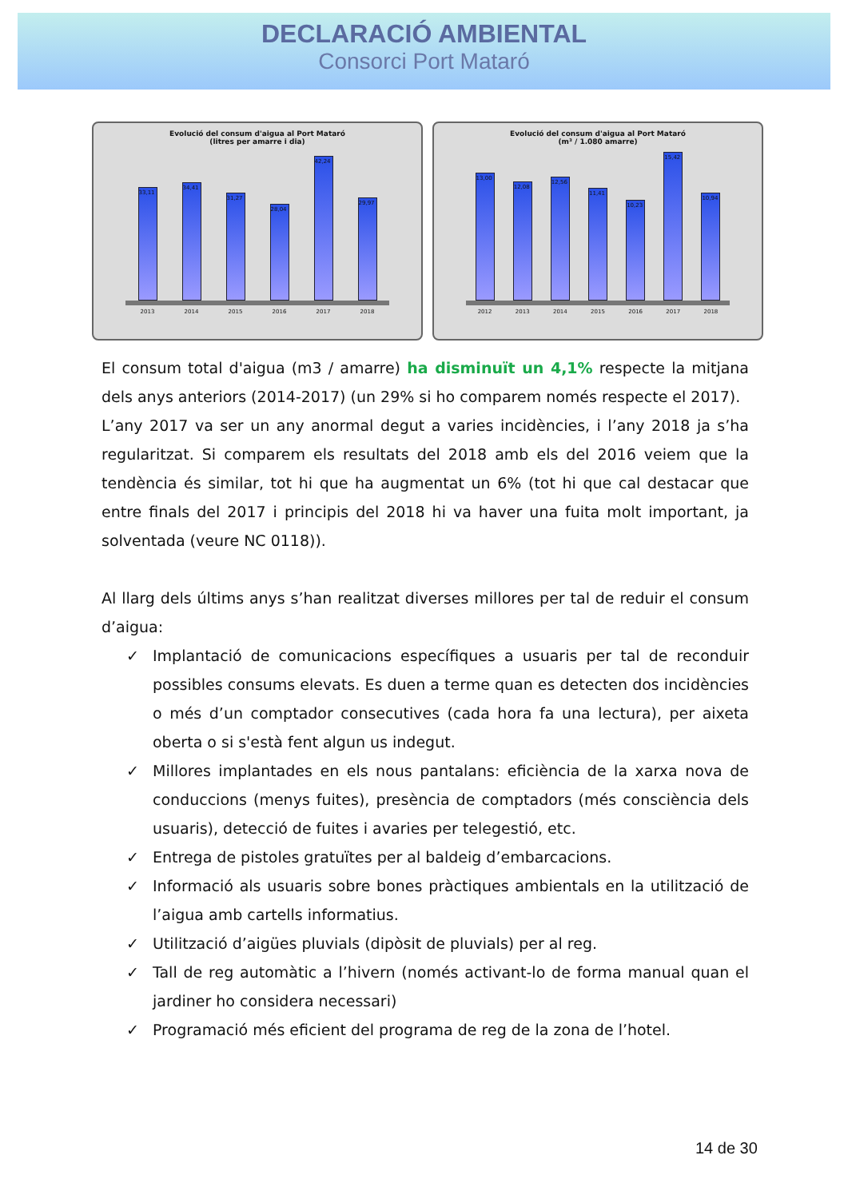DECLARACIÓ AMBIENTAL
Consorci Port Mataró
Evolució del consum d'aigua al Port Mataró
(litres per amarre i dia)
33,11
34,41
31,27
28,04
42,24
29,97
2013 2014 2015 2016 2017 2018
Evolució del consum d'aigua al Port Mataró
(m³ / 1.080 amarre)
13,00
12,08
12,56
11,41
10,23
15,42
10,94
2012 2013 2014 2015 2016 2017 2018
El consum total d'aigua (m3 / amarre) ha disminuït un 4,1% respecte la mitjana dels anys anteriors (2014-2017) (un 29% si ho comparem només respecte el 2017).
L’any 2017 va ser un any anormal degut a varies incidències, i l’any 2018 ja s’ha regularitzat. Si comparem els resultats del 2018 amb els del 2016 veiem que la tendència és similar, tot hi que ha augmentat un 6% (tot hi que cal destacar que entre finals del 2017 i principis del 2018 hi va haver una fuita molt important, ja solventada (veure NC 0118)).
Al llarg dels últims anys s’han realitzat diverses millores per tal de reduir el consum d’aigua:
✓ Implantació de comunicacions específiques a usuaris per tal de reconduir possibles consums elevats. Es duen a terme quan es detecten dos incidències o més d’un comptador consecutives (cada hora fa una lectura), per aixeta oberta o si s'està fent algun us indegut.
✓ Millores implantades en els nous pantalans: eficiència de la xarxa nova de conduccions (menys fuites), presència de comptadors (més consciència dels usuaris), detecció de fuites i avaries per telegestió, etc.
✓ Entrega de pistoles gratuïtes per al baldeig d’embarcacions.
✓ Informació als usuaris sobre bones pràctiques ambientals en la utilització de l’aigua amb cartells informatius.
✓ Utilització d’aigües pluvials (dipòsit de pluvials) per al reg.
✓ Tall de reg automàtic a l’hivern (només activant-lo de forma manual quan el jardiner ho considera necessari)
✓ Programació més eficient del programa de reg de la zona de l’hotel.
14 de 30